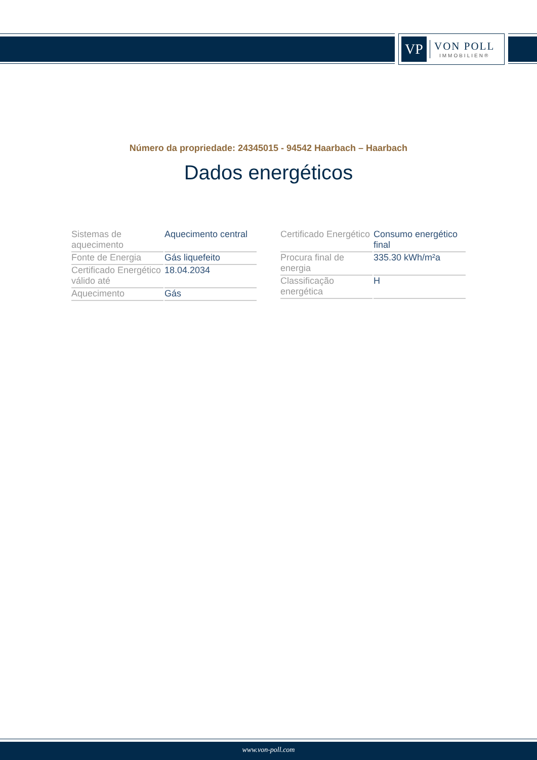VP
VON POLL
IMMOBILIEN®
Número da propriedade: 24345015 - 94542 Haarbach – Haarbach
Dados energéticos
| Sistemas de aquecimento | Aquecimento central |
| Fonte de Energia | Gás liquefeito |
| Certificado Energético válido até | 18.04.2034 |
| Aquecimento | Gás |
| Certificado Energético | Consumo energético final |
| Procura final de energia | 335.30 kWh/m²a |
| Classificação energética | H |
www.von-poll.com